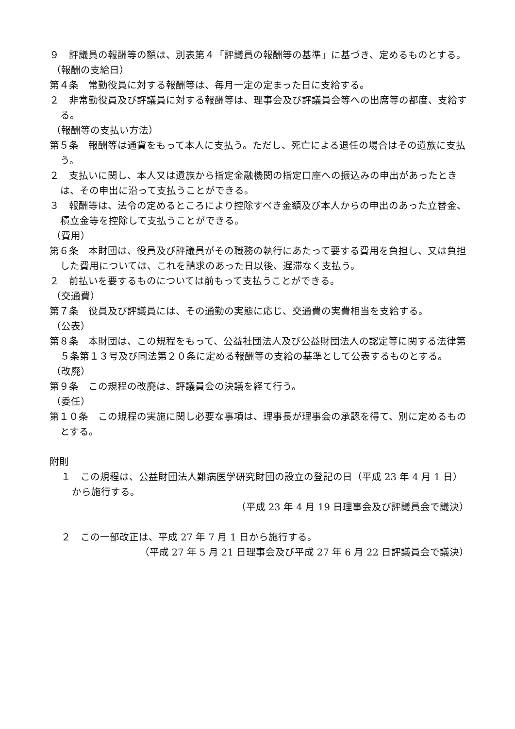９　評議員の報酬等の額は、別表第４「評議員の報酬等の基準」に基づき、定めるものとする。
（報酬の支給日）
第４条　常勤役員に対する報酬等は、毎月一定の定まった日に支給する。
２　非常勤役員及び評議員に対する報酬等は、理事会及び評議員会等への出席等の都度、支給する。
（報酬等の支払い方法）
第５条　報酬等は通貨をもって本人に支払う。ただし、死亡による退任の場合はその遺族に支払う。
２　支払いに関し、本人又は遺族から指定金融機関の指定口座への振込みの申出があったときは、その申出に沿って支払うことができる。
３　報酬等は、法令の定めるところにより控除すべき金額及び本人からの申出のあった立替金、積立金等を控除して支払うことができる。
（費用）
第６条　本財団は、役員及び評議員がその職務の執行にあたって要する費用を負担し、又は負担した費用については、これを請求のあった日以後、遅滞なく支払う。
２　前払いを要するものについては前もって支払うことができる。
（交通費）
第７条　役員及び評議員には、その通勤の実態に応じ、交通費の実費相当を支給する。
（公表）
第８条　本財団は、この規程をもって、公益社団法人及び公益財団法人の認定等に関する法律第５条第１３号及び同法第２０条に定める報酬等の支給の基準として公表するものとする。
（改廃）
第９条　この規程の改廃は、評議員会の決議を経て行う。
（委任）
第１０条　この規程の実施に関し必要な事項は、理事長が理事会の承認を得て、別に定めるものとする。
附則
１　この規程は、公益財団法人難病医学研究財団の設立の登記の日（平成 23 年 4 月 1 日）から施行する。
（平成 23 年 4 月 19 日理事会及び評議員会で議決）
２　この一部改正は、平成 27 年 7 月 1 日から施行する。
（平成 27 年 5 月 21 日理事会及び平成 27 年 6 月 22 日評議員会で議決）